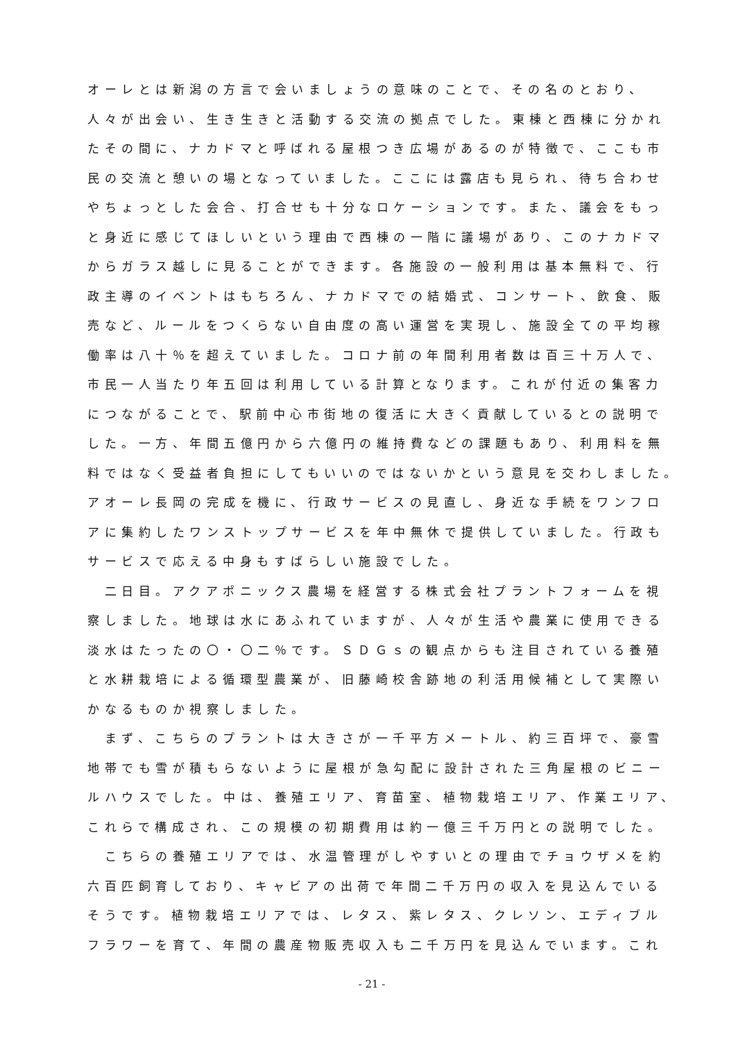オーレとは新潟の方言で会いましょうの意味のことで、その名のとおり、
人々が出会い、生き生きと活動する交流の拠点でした。東棟と西棟に分かれ
たその間に、ナカドマと呼ばれる屋根つき広場があるのが特徴で、ここも市
民の交流と憩いの場となっていました。ここには露店も見られ、待ち合わせ
やちょっとした会合、打合せも十分なロケーションです。また、議会をもっ
と身近に感じてほしいという理由で西棟の一階に議場があり、このナカドマ
からガラス越しに見ることができます。各施設の一般利用は基本無料で、行
政主導のイベントはもちろん、ナカドマでの結婚式、コンサート、飲食、販
売など、ルールをつくらない自由度の高い運営を実現し、施設全ての平均稼
働率は八十％を超えていました。コロナ前の年間利用者数は百三十万人で、
市民一人当たり年五回は利用している計算となります。これが付近の集客力
につながることで、駅前中心市街地の復活に大きく貢献しているとの説明で
した。一方、年間五億円から六億円の維持費などの課題もあり、利用料を無
料ではなく受益者負担にしてもいいのではないかという意見を交わしました。
アオーレ長岡の完成を機に、行政サービスの見直し、身近な手続をワンフロ
アに集約したワンストップサービスを年中無休で提供していました。行政も
サービスで応える中身もすばらしい施設でした。
　二日目。アクアポニックス農場を経営する株式会社プラントフォームを視
察しました。地球は水にあふれていますが、人々が生活や農業に使用できる
淡水はたったの〇・〇二％です。ＳＤＧｓの観点からも注目されている養殖
と水耕栽培による循環型農業が、旧藤崎校舎跡地の利活用候補として実際い
かなるものか視察しました。
　まず、こちらのプラントは大きさが一千平方メートル、約三百坪で、豪雪
地帯でも雪が積もらないように屋根が急勾配に設計された三角屋根のビニー
ルハウスでした。中は、養殖エリア、育苗室、植物栽培エリア、作業エリア、
これらで構成され、この規模の初期費用は約一億三千万円との説明でした。
　こちらの養殖エリアでは、水温管理がしやすいとの理由でチョウザメを約
六百匹飼育しており、キャビアの出荷で年間二千万円の収入を見込んでいる
そうです。植物栽培エリアでは、レタス、紫レタス、クレソン、エディブル
フラワーを育て、年間の農産物販売収入も二千万円を見込んでいます。これ
- 21 -